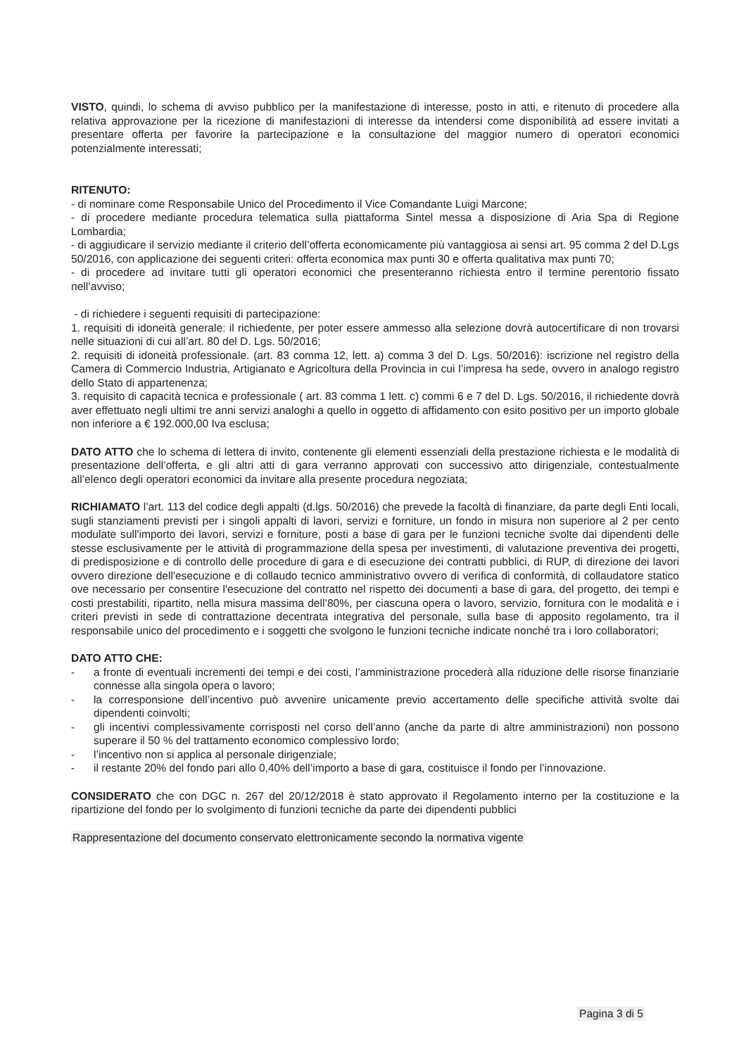VISTO, quindi, lo schema di avviso pubblico per la manifestazione di interesse, posto in atti, e ritenuto di procedere alla relativa approvazione per la ricezione di manifestazioni di interesse da intendersi come disponibilità ad essere invitati a presentare offerta per favorire la partecipazione e la consultazione del maggior numero di operatori economici potenzialmente interessati;
RITENUTO:
- di nominare come Responsabile Unico del Procedimento il Vice Comandante Luigi Marcone;
- di procedere mediante procedura telematica sulla piattaforma Sintel messa a disposizione di Aria Spa di Regione Lombardia;
- di aggiudicare il servizio mediante il criterio dell’offerta economicamente più vantaggiosa ai sensi art. 95 comma 2 del D.Lgs 50/2016, con applicazione dei seguenti criteri: offerta economica max punti 30 e offerta qualitativa max punti 70;
- di procedere ad invitare tutti gli operatori economici che presenteranno richiesta entro il termine perentorio fissato nell’avviso;
- di richiedere i seguenti requisiti di partecipazione:
1. requisiti di idoneità generale: il richiedente, per poter essere ammesso alla selezione dovrà autocertificare di non trovarsi nelle situazioni di cui all’art. 80 del D. Lgs. 50/2016;
2. requisiti di idoneità professionale. (art. 83 comma 12, lett. a) comma 3 del D. Lgs. 50/2016): iscrizione nel registro della Camera di Commercio Industria, Artigianato e Agricoltura della Provincia in cui l’impresa ha sede, ovvero in analogo registro dello Stato di appartenenza;
3. requisito di capacità tecnica e professionale ( art. 83 comma 1 lett. c) commi 6 e 7 del D. Lgs. 50/2016, il richiedente dovrà aver effettuato negli ultimi tre anni servizi analoghi a quello in oggetto di affidamento con esito positivo per un importo globale non inferiore a € 192.000,00 Iva esclusa;
DATO ATTO che lo schema di lettera di invito, contenente gli elementi essenziali della prestazione richiesta e le modalità di presentazione dell’offerta, e gli altri atti di gara verranno approvati con successivo atto dirigenziale, contestualmente all’elenco degli operatori economici da invitare alla presente procedura negoziata;
RICHIAMATO l’art. 113 del codice degli appalti (d.lgs. 50/2016) che prevede la facoltà di finanziare, da parte degli Enti locali, sugli stanziamenti previsti per i singoli appalti di lavori, servizi e forniture, un fondo in misura non superiore al 2 per cento modulate sull'importo dei lavori, servizi e forniture, posti a base di gara per le funzioni tecniche svolte dai dipendenti delle stesse esclusivamente per le attività di programmazione della spesa per investimenti, di valutazione preventiva dei progetti, di predisposizione e di controllo delle procedure di gara e di esecuzione dei contratti pubblici, di RUP, di direzione dei lavori ovvero direzione dell'esecuzione e di collaudo tecnico amministrativo ovvero di verifica di conformità, di collaudatore statico ove necessario per consentire l'esecuzione del contratto nel rispetto dei documenti a base di gara, del progetto, dei tempi e costi prestabiliti, ripartito, nella misura massima dell’80%, per ciascuna opera o lavoro, servizio, fornitura con le modalità e i criteri previsti in sede di contrattazione decentrata integrativa del personale, sulla base di apposito regolamento, tra il responsabile unico del procedimento e i soggetti che svolgono le funzioni tecniche indicate nonché tra i loro collaboratori;
DATO ATTO CHE:
- a fronte di eventuali incrementi dei tempi e dei costi, l’amministrazione procederà alla riduzione delle risorse finanziarie connesse alla singola opera o lavoro;
- la corresponsione dell’incentivo può avvenire unicamente previo accertamento delle specifiche attività svolte dai dipendenti coinvolti;
- gli incentivi complessivamente corrisposti nel corso dell’anno (anche da parte di altre amministrazioni) non possono superare il 50 % del trattamento economico complessivo lordo;
- l’incentivo non si applica al personale dirigenziale;
- il restante 20% del fondo pari allo 0,40% dell’importo a base di gara, costituisce il fondo per l’innovazione.
CONSIDERATO che con DGC n. 267 del 20/12/2018 è stato approvato il Regolamento interno per la costituzione e la ripartizione del fondo per lo svolgimento di funzioni tecniche da parte dei dipendenti pubblici
Rappresentazione del documento conservato elettronicamente secondo la normativa vigente
Pagina 3 di 5